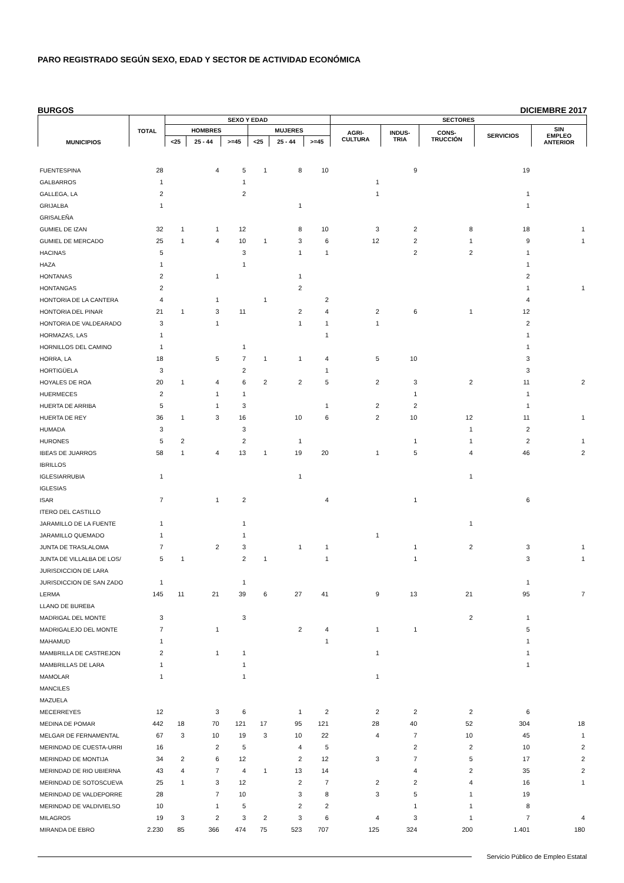PARO REGISTRADO SEGÚN SEXO, EDAD Y SECTOR DE ACTIVIDAD ECONÓMICA
BURGOS DICIEMBRE 2017
| MUNICIPIOS | TOTAL | SEXO Y EDAD | | | | | | SECTORES | | | | |
| --- | --- | --- | --- | --- | --- | --- | --- | --- | --- | --- | --- | --- |
| | | HOMBRES | | | MUJERES | | | AGRI- CULTURA | INDUS- TRIA | CONS- TRUCCIÓN | SERVICIOS | SIN EMPLEO ANTERIOR |
| | | <25 | 25 - 44 | >=45 | <25 | 25 - 44 | >=45 | | | | | |
| FUENTESPINA | 28 | | 4 | 5 | 1 | 8 | 10 | | 9 | | 19 | |
| GALBARROS | 1 | | | 1 | | | | 1 | | | | |
| GALLEGA, LA | 2 | | | 2 | | | | 1 | | | 1 | |
| GRIJALBA | 1 | | | | | 1 | | | | | 1 | |
| GRISALEÑA | | | | | | | | | | | | |
| GUMIEL DE IZAN | 32 | 1 | 1 | 12 | | 8 | 10 | 3 | 2 | 8 | 18 | 1 |
| GUMIEL DE MERCADO | 25 | 1 | 4 | 10 | 1 | 3 | 6 | 12 | 2 | 1 | 9 | 1 |
| HACINAS | 5 | | | 3 | | 1 | 1 | | 2 | 2 | 1 | |
| HAZA | 1 | | | 1 | | | | | | | 1 | |
| HONTANAS | 2 | | 1 | | | 1 | | | | | 2 | |
| HONTANGAS | 2 | | | | | 2 | | | | | 1 | 1 |
| HONTORIA DE LA CANTERA | 4 | | 1 | | 1 | | 2 | | | | 4 | |
| HONTORIA DEL PINAR | 21 | 1 | 3 | 11 | | 2 | 4 | 2 | 6 | 1 | 12 | |
| HONTORIA DE VALDEARADO | 3 | | 1 | | | 1 | 1 | 1 | | | 2 | |
| HORMAZAS, LAS | 1 | | | | | | 1 | | | | 1 | |
| HORNILLOS DEL CAMINO | 1 | | | 1 | | | | | | | 1 | |
| HORRA, LA | 18 | | 5 | 7 | 1 | 1 | 4 | 5 | 10 | | 3 | |
| HORTIGÜELA | 3 | | | 2 | | | 1 | | | | 3 | |
| HOYALES DE ROA | 20 | 1 | 4 | 6 | 2 | 2 | 5 | 2 | 3 | 2 | 11 | 2 |
| HUERMECES | 2 | | 1 | 1 | | | | | 1 | | 1 | |
| HUERTA DE ARRIBA | 5 | | 1 | 3 | | | 1 | 2 | 2 | | 1 | |
| HUERTA DE REY | 36 | 1 | 3 | 16 | | 10 | 6 | 2 | 10 | 12 | 11 | 1 |
| HUMADA | 3 | | | 3 | | | | | | 1 | 2 | |
| HURONES | 5 | 2 | | 2 | | 1 | | | 1 | 1 | 2 | 1 |
| IBEAS DE JUARROS | 58 | 1 | 4 | 13 | 1 | 19 | 20 | 1 | 5 | 4 | 46 | 2 |
| IBRILLOS | | | | | | | | | | | | |
| IGLESIARRUBIA | 1 | | | | | 1 | | | | 1 | | |
| IGLESIAS | | | | | | | | | | | | |
| ISAR | 7 | | 1 | 2 | | | 4 | | 1 | | 6 | |
| ITERO DEL CASTILLO | | | | | | | | | | | | |
| JARAMILLO DE LA FUENTE | 1 | | | 1 | | | | | | 1 | | |
| JARAMILLO QUEMADO | 1 | | | 1 | | | | 1 | | | | |
| JUNTA DE TRASLALOMA | 7 | | 2 | 3 | | 1 | 1 | | 1 | 2 | 3 | 1 |
| JUNTA DE VILLALBA DE LOS/ | 5 | 1 | | 2 | 1 | | 1 | | 1 | | 3 | 1 |
| JURISDICCION DE LARA | | | | | | | | | | | | |
| JURISDICCION DE SAN ZADO | 1 | | | 1 | | | | | | | 1 | |
| LERMA | 145 | 11 | 21 | 39 | 6 | 27 | 41 | 9 | 13 | 21 | 95 | 7 |
| LLANO DE BUREBA | | | | | | | | | | | | |
| MADRIGAL DEL MONTE | 3 | | | 3 | | | | | | 2 | 1 | |
| MADRIGALEJO DEL MONTE | 7 | | 1 | | | 2 | 4 | 1 | 1 | | 5 | |
| MAHAMUD | 1 | | | | | | 1 | | | | 1 | |
| MAMBRILLA DE CASTREJON | 2 | | 1 | 1 | | | | 1 | | | 1 | |
| MAMBRILLAS DE LARA | 1 | | | 1 | | | | | | | 1 | |
| MAMOLAR | 1 | | | 1 | | | | 1 | | | | |
| MANCILES | | | | | | | | | | | | |
| MAZUELA | | | | | | | | | | | | |
| MECERREYES | 12 | | 3 | 6 | | 1 | 2 | 2 | 2 | 2 | 6 | |
| MEDINA DE POMAR | 442 | 18 | 70 | 121 | 17 | 95 | 121 | 28 | 40 | 52 | 304 | 18 |
| MELGAR DE FERNAMENTAL | 67 | 3 | 10 | 19 | 3 | 10 | 22 | 4 | 7 | 10 | 45 | 1 |
| MERINDAD DE CUESTA-URRI | 16 | | 2 | 5 | | 4 | 5 | | 2 | 2 | 10 | 2 |
| MERINDAD DE MONTIJA | 34 | 2 | 6 | 12 | | 2 | 12 | 3 | 7 | 5 | 17 | 2 |
| MERINDAD DE RIO UBIERNA | 43 | 4 | 7 | 4 | 1 | 13 | 14 | | 4 | 2 | 35 | 2 |
| MERINDAD DE SOTOSCUEVA | 25 | 1 | 3 | 12 | | 2 | 7 | 2 | 2 | 4 | 16 | 1 |
| MERINDAD DE VALDEPORRE | 28 | | 7 | 10 | | 3 | 8 | 3 | 5 | 1 | 19 | |
| MERINDAD DE VALDIVIELSO | 10 | | 1 | 5 | | 2 | 2 | | 1 | 1 | 8 | |
| MILAGROS | 19 | 3 | 2 | 3 | 2 | 3 | 6 | 4 | 3 | 1 | 7 | 4 |
| MIRANDA DE EBRO | 2.230 | 85 | 366 | 474 | 75 | 523 | 707 | 125 | 324 | 200 | 1.401 | 180 |
Servicio Público de Empleo Estatal